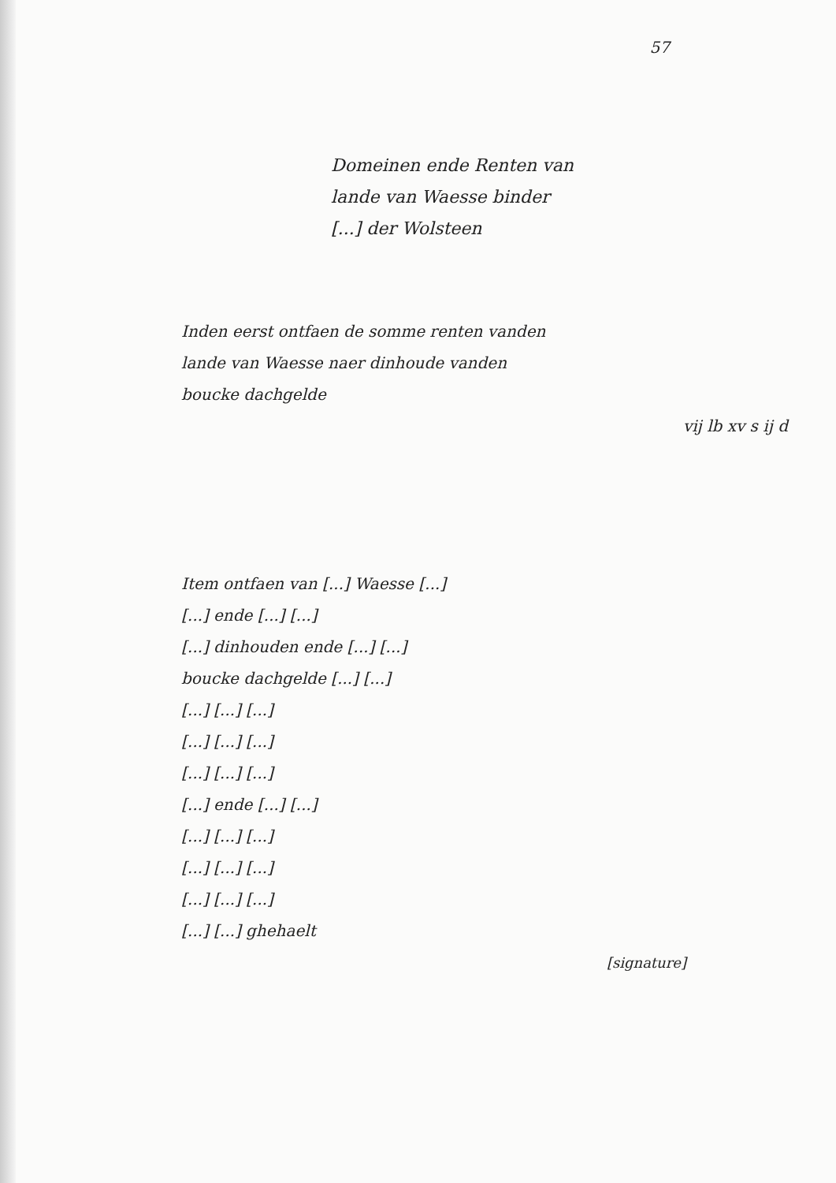57
Domeinen ende Renten van
lande van Waesse binder
[...] der Wolsteen
Inden eerst ontfaen de somme renten vanden
lande van Waesse naer dinhoude vanden
boucke dachgelde
vij lb xv s ij d
Item ontfaen van [...] Waesse [...]
[...] ende [...] [...]
[...] dinhouden ende [...] [...]
boucke dachgelde [...] [...]
[...] [...] [...]
[...] [...] [...]
[...] [...] [...]
[...] ende [...] [...]
[...] [...] [...]
[...] [...] [...]
[...] [...] [...]
[...] [...] ghehaelt
[signature]